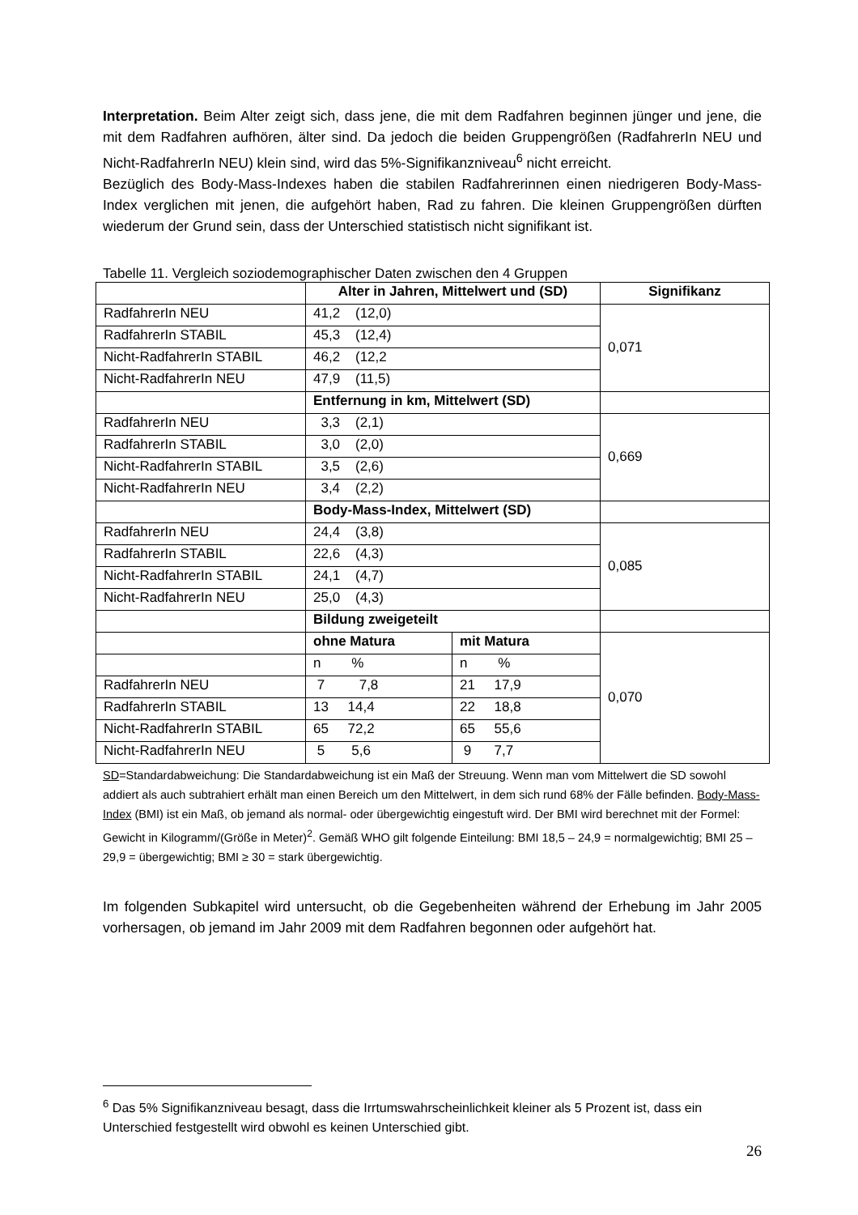Interpretation. Beim Alter zeigt sich, dass jene, die mit dem Radfahren beginnen jünger und jene, die mit dem Radfahren aufhören, älter sind. Da jedoch die beiden Gruppengrößen (RadfahrerIn NEU und Nicht-RadfahrerIn NEU) klein sind, wird das 5%-Signifikanzniveau<sup>6</sup> nicht erreicht.
Bezüglich des Body-Mass-Indexes haben die stabilen Radfahrerinnen einen niedrigeren Body-Mass-Index verglichen mit jenen, die aufgehört haben, Rad zu fahren. Die kleinen Gruppengrößen dürften wiederum der Grund sein, dass der Unterschied statistisch nicht signifikant ist.
Tabelle 11. Vergleich soziodemographischer Daten zwischen den 4 Gruppen
| | Alter in Jahren, Mittelwert und (SD) | | Signifikanz |
| RadfahrerIn NEU | 41,2 (12,0) | | 0,071 |
| RadfahrerIn STABIL | 45,3 (12,4) | | |
| Nicht-RadfahrerIn STABIL | 46,2 (12,2 | | |
| Nicht-RadfahrerIn NEU | 47,9 (11,5) | | |
| | Entfernung in km, Mittelwert (SD) | | |
| RadfahrerIn NEU | 3,3 (2,1) | | 0,669 |
| RadfahrerIn STABIL | 3,0 (2,0) | | |
| Nicht-RadfahrerIn STABIL | 3,5 (2,6) | | |
| Nicht-RadfahrerIn NEU | 3,4 (2,2) | | |
| | Body-Mass-Index, Mittelwert (SD) | | |
| RadfahrerIn NEU | 24,4 (3,8) | | 0,085 |
| RadfahrerIn STABIL | 22,6 (4,3) | | |
| Nicht-RadfahrerIn STABIL | 24,1 (4,7) | | |
| Nicht-RadfahrerIn NEU | 25,0 (4,3) | | |
| | Bildung zweigeteilt | | |
| | ohne Matura | mit Matura | 0,070 |
| | n % | n % | |
| RadfahrerIn NEU | 7 7,8 | 21 17,9 | |
| RadfahrerIn STABIL | 13 14,4 | 22 18,8 | |
| Nicht-RadfahrerIn STABIL | 65 72,2 | 65 55,6 | |
| Nicht-RadfahrerIn NEU | 5 5,6 | 9 7,7 | |
SD=Standardabweichung: Die Standardabweichung ist ein Maß der Streuung. Wenn man vom Mittelwert die SD sowohl addiert als auch subtrahiert erhält man einen Bereich um den Mittelwert, in dem sich rund 68% der Fälle befinden. Body-Mass-Index (BMI) ist ein Maß, ob jemand als normal- oder übergewichtig eingestuft wird. Der BMI wird berechnet mit der Formel: Gewicht in Kilogramm/(Größe in Meter)<sup>2</sup>. Gemäß WHO gilt folgende Einteilung: BMI 18,5 – 24,9 = normalgewichtig; BMI 25 – 29,9 = übergewichtig; BMI ≥ 30 = stark übergewichtig.
Im folgenden Subkapitel wird untersucht, ob die Gegebenheiten während der Erhebung im Jahr 2005 vorhersagen, ob jemand im Jahr 2009 mit dem Radfahren begonnen oder aufgehört hat.
<sup>6</sup> Das 5% Signifikanzniveau besagt, dass die Irrtumswahrscheinlichkeit kleiner als 5 Prozent ist, dass ein Unterschied festgestellt wird obwohl es keinen Unterschied gibt.
26